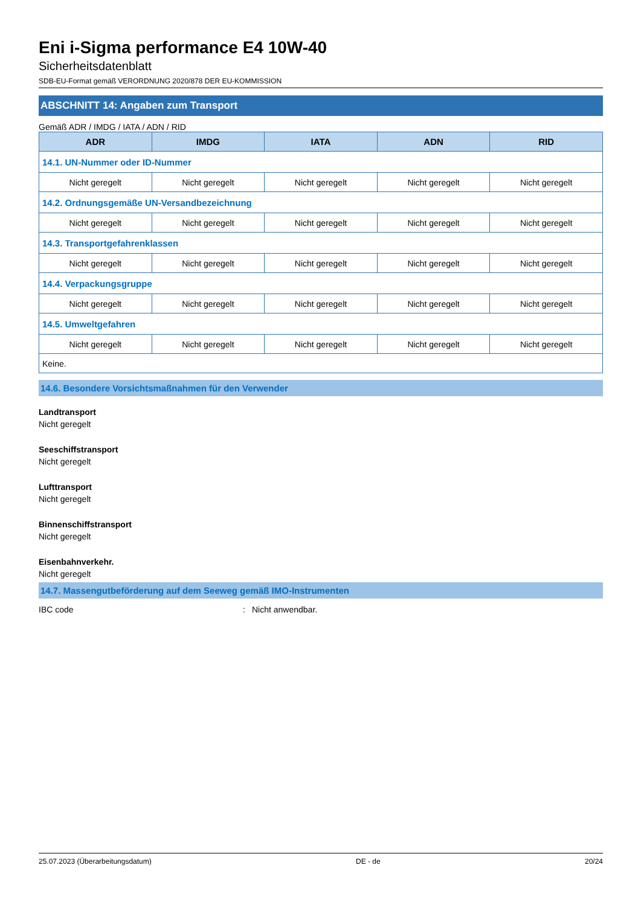Eni i-Sigma performance E4 10W-40
Sicherheitsdatenblatt
SDB-EU-Format gemäß VERORDNUNG 2020/878 DER EU-KOMMISSION
ABSCHNITT 14: Angaben zum Transport
Gemäß ADR / IMDG / IATA / ADN / RID
| ADR | IMDG | IATA | ADN | RID |
| --- | --- | --- | --- | --- |
| 14.1. UN-Nummer oder ID-Nummer | | | | |
| Nicht geregelt | Nicht geregelt | Nicht geregelt | Nicht geregelt | Nicht geregelt |
| 14.2. Ordnungsgemäße UN-Versandbezeichnung | | | | |
| Nicht geregelt | Nicht geregelt | Nicht geregelt | Nicht geregelt | Nicht geregelt |
| 14.3. Transportgefahrenklassen | | | | |
| Nicht geregelt | Nicht geregelt | Nicht geregelt | Nicht geregelt | Nicht geregelt |
| 14.4. Verpackungsgruppe | | | | |
| Nicht geregelt | Nicht geregelt | Nicht geregelt | Nicht geregelt | Nicht geregelt |
| 14.5. Umweltgefahren | | | | |
| Nicht geregelt | Nicht geregelt | Nicht geregelt | Nicht geregelt | Nicht geregelt |
| Keine. | | | | |
14.6. Besondere Vorsichtsmaßnahmen für den Verwender
Landtransport
Nicht geregelt
Seeschiffstransport
Nicht geregelt
Lufttransport
Nicht geregelt
Binnenschiffstransport
Nicht geregelt
Eisenbahnverkehr.
Nicht geregelt
14.7. Massengutbeförderung auf dem Seeweg gemäß IMO-Instrumenten
IBC code: Nicht anwendbar.
25.07.2023 (Überarbeitungsdatum) DE - de 20/24